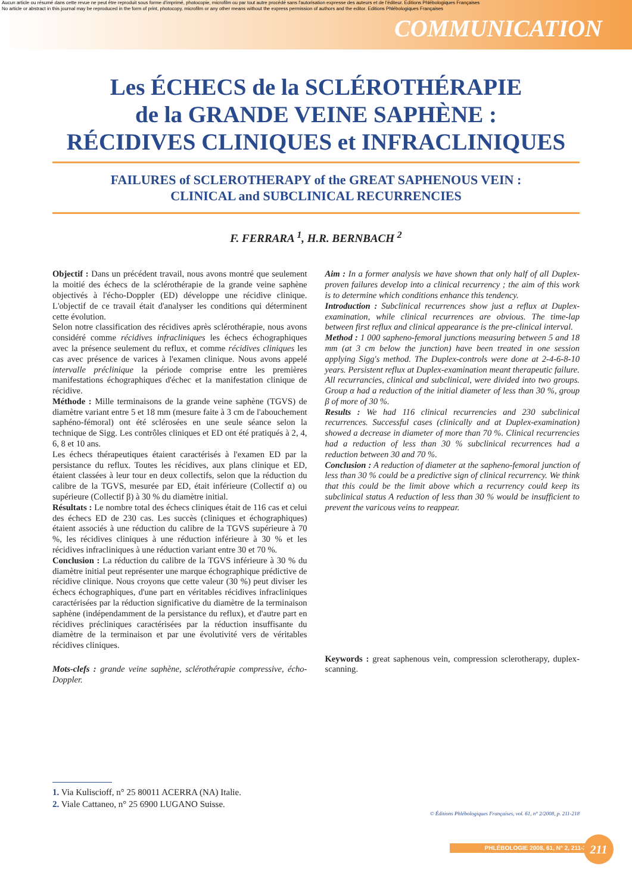Aucun article ou résumé dans cette revue ne peut être reproduit sous forme d'imprimé, photocopie, microfilm ou par tout autre procédé sans l'autorisation expresse des auteurs et de l'éditeur. Editions Phlébologiques Françaises
No article or abstract in this journal may be reproduced in the form of print, photocopy, microfilm or any other means without the express permission of authors and the editor. Editions Phlébologiques Françaises
COMMUNICATION
Les ÉCHECS de la SCLÉROTHÉRAPIE
de la GRANDE VEINE SAPHÈNE :
RÉCIDIVES CLINIQUES et INFRACLINIQUES
FAILURES of SCLEROTHERAPY of the GREAT SAPHENOUS VEIN :
CLINICAL and SUBCLINICAL RECURRENCIES
F. FERRARA <sup>1</sup>, H.R. BERNBACH <sup>2</sup>
Objectif : Dans un précédent travail, nous avons montré que seulement la moitié des échecs de la sclérothérapie de la grande veine saphène objectivés à l'écho-Doppler (ED) développe une récidive clinique. L'objectif de ce travail était d'analyser les conditions qui déterminent cette évolution.
Selon notre classification des récidives après sclérothérapie, nous avons considéré comme récidives infracliniques les échecs échographiques avec la présence seulement du reflux, et comme récidives cliniques les cas avec présence de varices à l'examen clinique. Nous avons appelé intervalle préclinique la période comprise entre les premières manifestations échographiques d'échec et la manifestation clinique de récidive.
Méthode : Mille terminaisons de la grande veine saphène (TGVS) de diamètre variant entre 5 et 18 mm (mesure faite à 3 cm de l'abouchement saphéno-fémoral) ont été sclérosées en une seule séance selon la technique de Sigg. Les contrôles cliniques et ED ont été pratiqués à 2, 4, 6, 8 et 10 ans.
Les échecs thérapeutiques étaient caractérisés à l'examen ED par la persistance du reflux. Toutes les récidives, aux plans clinique et ED, étaient classées à leur tour en deux collectifs, selon que la réduction du calibre de la TGVS, mesurée par ED, était inférieure (Collectif α) ou supérieure (Collectif β) à 30 % du diamètre initial.
Résultats : Le nombre total des échecs cliniques était de 116 cas et celui des échecs ED de 230 cas. Les succès (cliniques et échographiques) étaient associés à une réduction du calibre de la TGVS supérieure à 70 %, les récidives cliniques à une réduction inférieure à 30 % et les récidives infracliniques à une réduction variant entre 30 et 70 %.
Conclusion : La réduction du calibre de la TGVS inférieure à 30 % du diamètre initial peut représenter une marque échographique prédictive de récidive clinique. Nous croyons que cette valeur (30 %) peut diviser les échecs échographiques, d'une part en véritables récidives infracliniques caractérisées par la réduction significative du diamètre de la terminaison saphène (indépendamment de la persistance du reflux), et d'autre part en récidives précliniques caractérisées par la réduction insuffisante du diamètre de la terminaison et par une évolutivité vers de véritables récidives cliniques.
Mots-clefs : grande veine saphène, sclérothérapie compressive, écho-Doppler.
Aim : In a former analysis we have shown that only half of all Duplex-proven failures develop into a clinical recurrency ; the aim of this work is to determine which conditions enhance this tendency.
Introduction : Subclinical recurrences show just a reflux at Duplex-examination, while clinical recurrences are obvious. The time-lap between first reflux and clinical appearance is the pre-clinical interval.
Method : 1 000 sapheno-femoral junctions measuring between 5 and 18 mm (at 3 cm below the junction) have been treated in one session applying Sigg's method. The Duplex-controls were done at 2-4-6-8-10 years. Persistent reflux at Duplex-examination meant therapeutic failure. All recurrancies, clinical and subclinical, were divided into two groups. Group α had a reduction of the initial diameter of less than 30 %, group β of more of 30 %.
Results : We had 116 clinical recurrencies and 230 subclinical recurrences. Successful cases (clinically and at Duplex-examination) showed a decrease in diameter of more than 70 %. Clinical recurrencies had a reduction of less than 30 % subclinical recurrences had a reduction between 30 and 70 %.
Conclusion : A reduction of diameter at the sapheno-femoral junction of less than 30 % could be a predictive sign of clinical recurrency. We think that this could be the limit above which a recurrency could keep its subclinical status A reduction of less than 30 % would be insufficient to prevent the varicous veins to reappear.
Keywords : great saphenous vein, compression sclerotherapy, duplex-scanning.
1. Via Kuliscioff, n° 25 80011 ACERRA (NA) Italie.
2. Viale Cattaneo, n° 25 6900 LUGANO Suisse.
© Éditions Phlébologiques Françaises, vol. 61, n° 2/2008, p. 211-218
PHLÉBOLOGIE 2008, 61, N° 2, 211-218 211